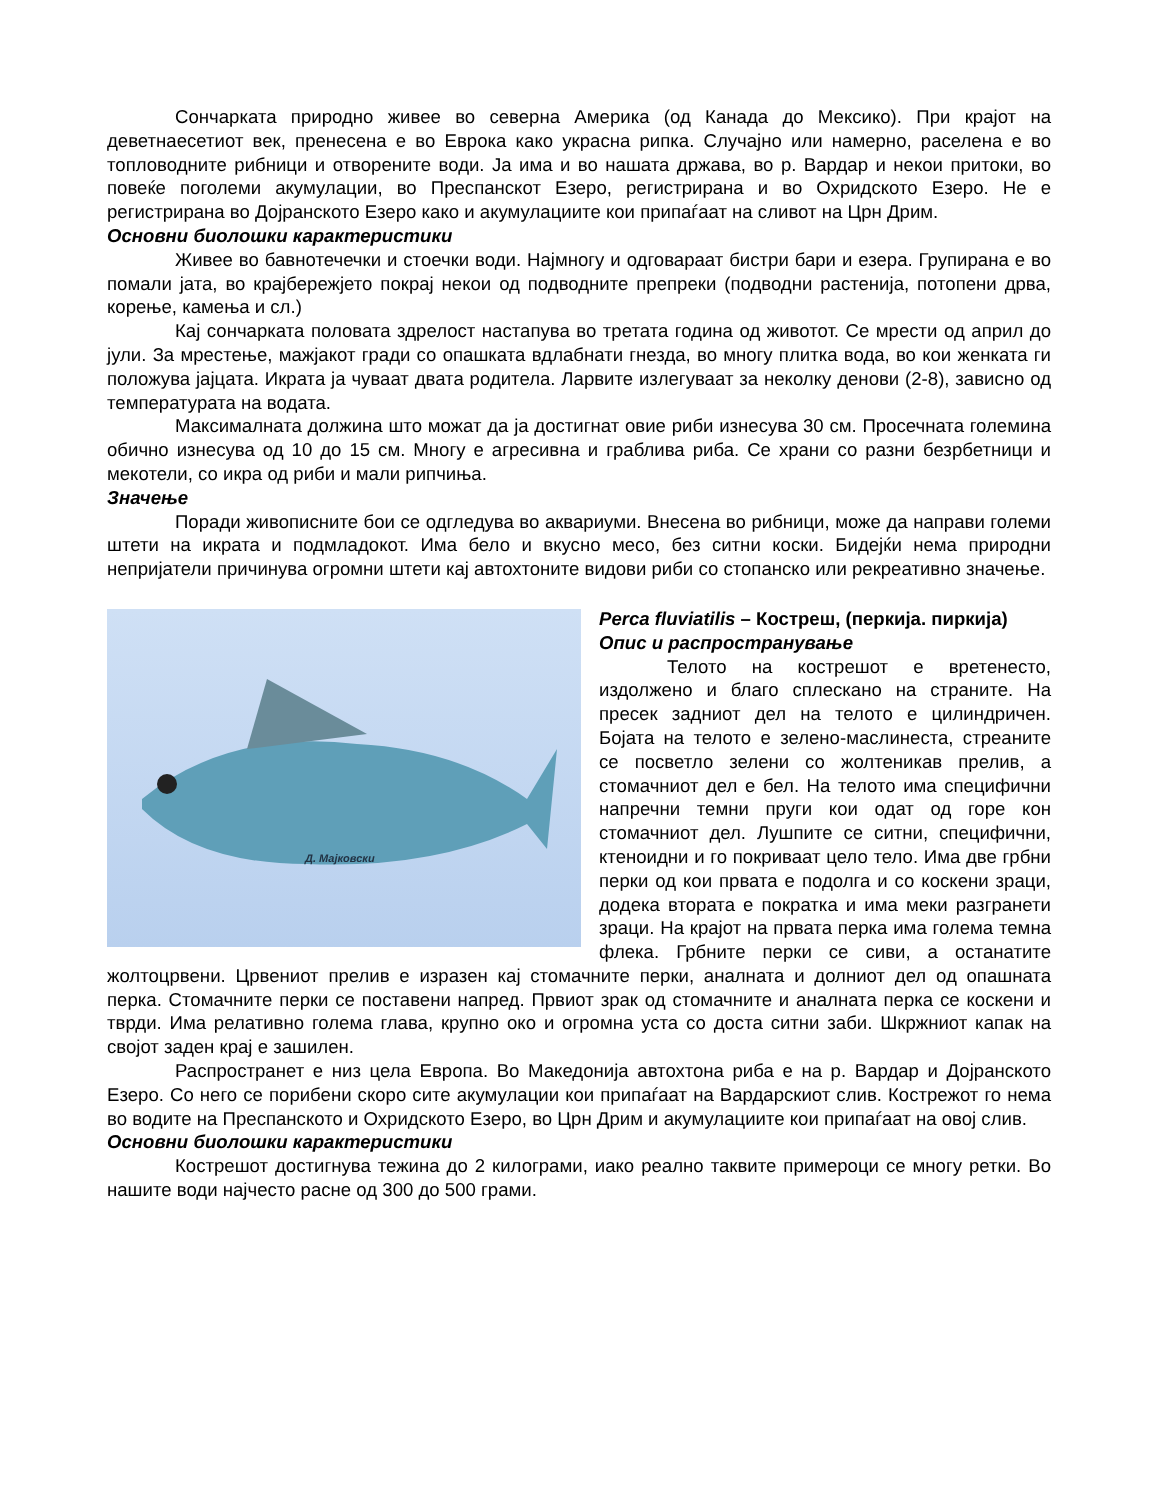Сончарката природно живее во северна Америка (од Канада до Мексико). При крајот на деветнаесетиот век, пренесена е во Еврока како украсна рипка. Случајно или намерно, раселена е во топловодните рибници и отворените води. Ја има и во нашата држава, во р. Вардар и некои притоки, во повеќе поголеми акумулации, во Преспанскот Езеро, регистрирана и во Охридското Езеро. Не е регистрирана во Дојранското Езеро како и акумулациите кои припаѓаат на сливот на Црн Дрим.
Основни биолошки карактеристики
Живее во бавнотечечки и стоечки води. Најмногу и одговараат бистри бари и езера. Групирана е во помали јата, во крајбережјето покрај некои од подводните препреки (подводни растенија, потопени дрва, корење, камења и сл.)
Кај сончарката половата здрелост настапува во третата година од животот. Се мрести од април до јули. За мрестење, мажјакот гради со опашката вдлабнати гнезда, во многу плитка вода, во кои женката ги положува јајцата. Икрата ја чуваат двата родитела. Ларвите излегуваат за неколку денови (2-8), зависно од температурата на водата.
Максималната должина што можат да ја достигнат овие риби изнесува 30 см. Просечната големина обично изнесува од 10 до 15 см. Многу е агресивна и граблива риба. Се храни со разни безрбетници и мекотели, со икра од риби и мали рипчиња.
Значење
Поради живописните бои се одгледува во аквариуми. Внесена во рибници, може да направи големи штети на икрата и подмладокот. Има бело и вкусно месо, без ситни коски. Бидејќи нема природни непријатели причинува огромни штети кај автохтоните видови риби со стопанско или рекреативно значење.
Д. Мајковски
Perca fluviatilis – Костреш, (перкија. пиркија)
Опис и распространување
Телото на кострешот е вретенесто, издолжено и благо сплескано на страните. На пресек задниот дел на телото е цилиндричен. Бојата на телото е зелено-маслинеста, стреаните се посветло зелени со жолтеникав прелив, а стомачниот дел е бел. На телото има специфични напречни темни пруги кои одат од горе кон стомачниот дел. Лушпите се ситни, специфични, ктеноидни и го покриваат цело тело. Има две грбни перки од кои првата е подолга и со коскени зраци, додека втората е пократка и има меки разгранети зраци. На крајот на првата перка има голема темна флека. Грбните перки се сиви, а останатите жолтоцрвени. Црвениот прелив е изразен кај стомачните перки, аналната и долниот дел од опашната перка. Стомачните перки се поставени напред. Првиот зрак од стомачните и аналната перка се коскени и тврди. Има релативно голема глава, крупно око и огромна уста со доста ситни заби. Шкржниот капак на својот заден крај е зашилен.
Распространет е низ цела Европа. Во Македонија автохтона риба е на р. Вардар и Дојранското Езеро. Со него се порибени скоро сите акумулации кои припаѓаат на Вардарскиот слив. Кострежот го нема во водите на Преспанското и Охридското Езеро, во Црн Дрим и акумулациите кои припаѓаат на овој слив.
Основни биолошки карактеристики
Кострешот достигнува тежина до 2 килограми, иако реално таквите примероци се многу ретки. Во нашите води најчесто расне од 300 до 500 грами.